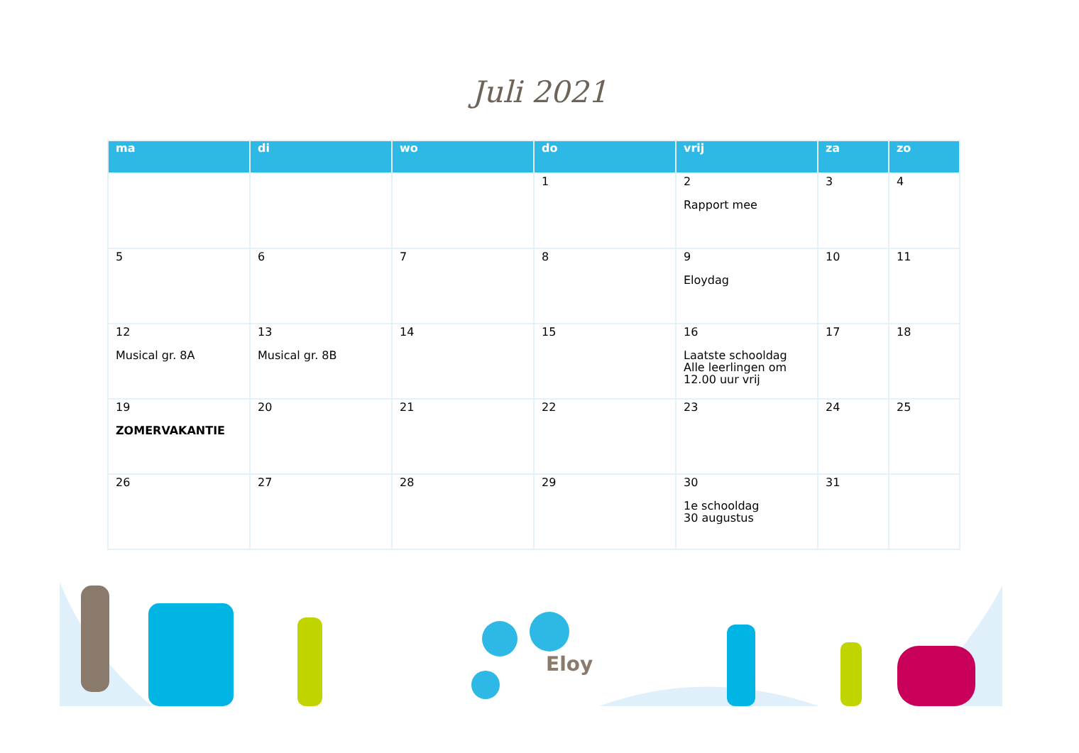Juli 2021
| ma | di | wo | do | vrij | za | zo |
| --- | --- | --- | --- | --- | --- | --- |
| | | | 1 | 2 Rapport mee | 3 | 4 |
| 5 | 6 | 7 | 8 | 9 Eloydag | 10 | 11 |
| 12 Musical gr. 8A | 13 Musical gr. 8B | 14 | 15 | 16 Laatste schooldag Alle leerlingen om 12.00 uur vrij | 17 | 18 |
| 19 ZOMERVAKANTIE | 20 | 21 | 22 | 23 | 24 | 25 |
| 26 | 27 | 28 | 29 | 30 1e schooldag 30 augustus | 31 | |
Eloy